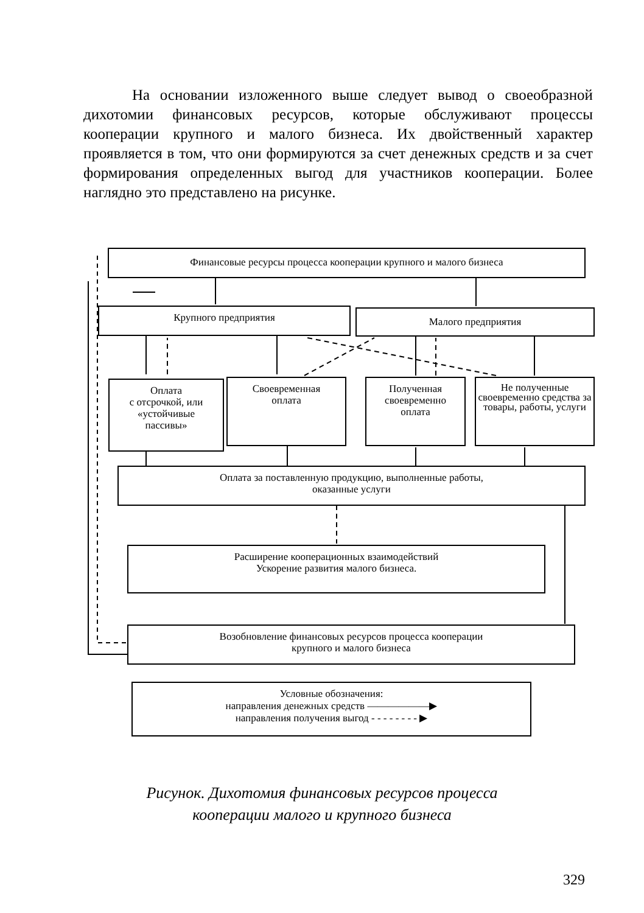На основании изложенного выше следует вывод о своеобразной дихотомии финансовых ресурсов, которые обслуживают процессы кооперации крупного и малого бизнеса. Их двойственный характер проявляется в том, что они формируются за счет денежных средств и за счет формирования определенных выгод для участников кооперации. Более наглядно это представлено на рисунке.
Финансовые ресурсы процесса кооперации крупного и малого бизнеса
Крупного предприятия Малого предприятия
Оплата
с отсрочкой, или
«устойчивые
пассивы»
Своевременная
оплата
Полученная
своевременно
оплата
Не полученные своевременно средства за товары, работы, услуги
Оплата за поставленную продукцию, выполненные работы,
оказанные услуги
Расширение кооперационных взаимодействий
Ускорение развития малого бизнеса.
Возобновление финансовых ресурсов процесса кооперации
крупного и малого бизнеса
Условные обозначения:
направления денежных средств ——————▶
направления получения выгод - - - - - - - - ▶
Рисунок. Дихотомия финансовых ресурсов процесса
кооперации малого и крупного бизнеса
329